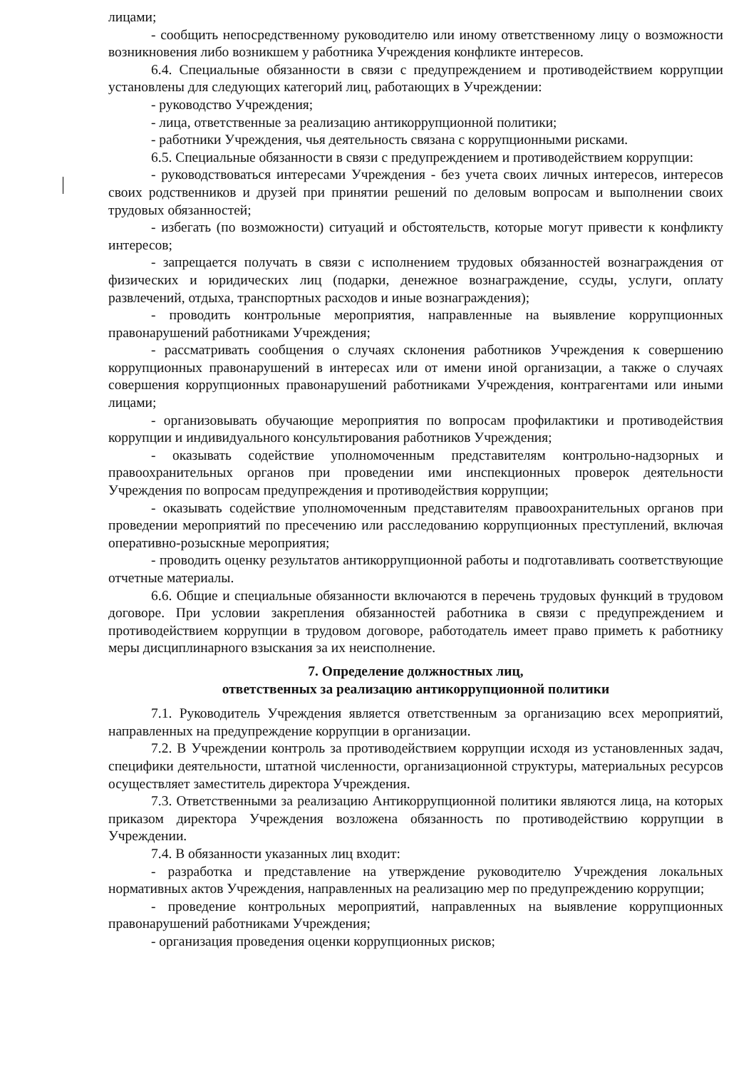лицами;
- сообщить непосредственному руководителю или иному ответственному лицу о возможности возникновения либо возникшем у работника Учреждения конфликте интересов.
6.4. Специальные обязанности в связи с предупреждением и противодействием коррупции установлены для следующих категорий лиц, работающих в Учреждении:
- руководство Учреждения;
- лица, ответственные за реализацию антикоррупционной политики;
- работники Учреждения, чья деятельность связана с коррупционными рисками.
6.5. Специальные обязанности в связи с предупреждением и противодействием коррупции:
- руководствоваться интересами Учреждения - без учета своих личных интересов, интересов своих родственников и друзей при принятии решений по деловым вопросам и выполнении своих трудовых обязанностей;
- избегать (по возможности) ситуаций и обстоятельств, которые могут привести к конфликту интересов;
- запрещается получать в связи с исполнением трудовых обязанностей вознаграждения от физических и юридических лиц (подарки, денежное вознаграждение, ссуды, услуги, оплату развлечений, отдыха, транспортных расходов и иные вознаграждения);
- проводить контрольные мероприятия, направленные на выявление коррупционных правонарушений работниками Учреждения;
- рассматривать сообщения о случаях склонения работников Учреждения к совершению коррупционных правонарушений в интересах или от имени иной организации, а также о случаях совершения коррупционных правонарушений работниками Учреждения, контрагентами или иными лицами;
- организовывать обучающие мероприятия по вопросам профилактики и противодействия коррупции и индивидуального консультирования работников Учреждения;
- оказывать содействие уполномоченным представителям контрольно-надзорных и правоохранительных органов при проведении ими инспекционных проверок деятельности Учреждения по вопросам предупреждения и противодействия коррупции;
- оказывать содействие уполномоченным представителям правоохранительных органов при проведении мероприятий по пресечению или расследованию коррупционных преступлений, включая оперативно-розыскные мероприятия;
- проводить оценку результатов антикоррупционной работы и подготавливать соответствующие отчетные материалы.
6.6. Общие и специальные обязанности включаются в перечень трудовых функций в трудовом договоре. При условии закрепления обязанностей работника в связи с предупреждением и противодействием коррупции в трудовом договоре, работодатель имеет право приметь к работнику меры дисциплинарного взыскания за их неисполнение.
7. Определение должностных лиц,
ответственных за реализацию антикоррупционной политики
7.1. Руководитель Учреждения является ответственным за организацию всех мероприятий, направленных на предупреждение коррупции в организации.
7.2. В Учреждении контроль за противодействием коррупции исходя из установленных задач, специфики деятельности, штатной численности, организационной структуры, материальных ресурсов осуществляет заместитель директора Учреждения.
7.3. Ответственными за реализацию Антикоррупционной политики являются лица, на которых приказом директора Учреждения возложена обязанность по противодействию коррупции в Учреждении.
7.4. В обязанности указанных лиц входит:
- разработка и представление на утверждение руководителю Учреждения локальных нормативных актов Учреждения, направленных на реализацию мер по предупреждению коррупции;
- проведение контрольных мероприятий, направленных на выявление коррупционных правонарушений работниками Учреждения;
- организация проведения оценки коррупционных рисков;